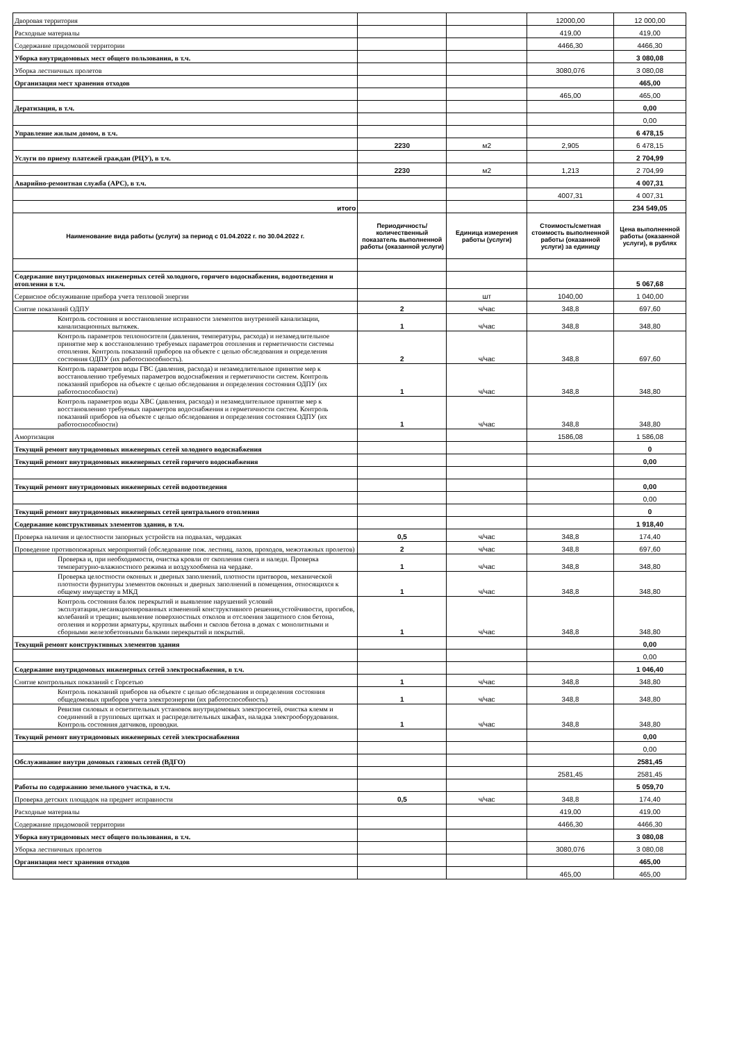| Дворовая территория | | | 12000,00 | 12 000,00 |
| Расходные материалы | | | 419,00 | 419,00 |
| Содержание придомовой территории | | | 4466,30 | 4466,30 |
| Уборка внутридомовых мест общего пользования, в т.ч. | | | | 3 080,08 |
| Уборка лестничных пролетов | | | 3080,076 | 3 080,08 |
| Организация мест хранения отходов | | | | 465,00 |
| | | | 465,00 | 465,00 |
| Дератизация, в т.ч. | | | | 0,00 |
| | | | | 0,00 |
| Управление жилым домом, в т.ч. | | | | 6 478,15 |
| | 2230 | м2 | 2,905 | 6 478,15 |
| Услуги по приему платежей граждан (РЦУ), в т.ч. | | | | 2 704,99 |
| | 2230 | м2 | 1,213 | 2 704,99 |
| Аварийно-ремонтная служба (АРС), в т.ч. | | | | 4 007,31 |
| | | | 4007,31 | 4 007,31 |
| итого | | | | 234 549,05 |
| Наименование вида работы (услуги) за период с 01.04.2022 г. по 30.04.2022 г. | Периодичность/ количественный показатель выполненной работы (оказанной услуги) | Единица измерения работы (услуги) | Стоимость/сметная стоимость выполненной работы (оказанной услуги) за единицу | Цена выполненной работы (оказанной услуги), в рублях |
| Содержание внутридомовых инженерных сетей холодного, горячего водоснабжения, водоотведения и отопления в т.ч. | | | | 5 067,68 |
| Сервисное обслуживание прибора учета тепловой энергии | | шт | 1040,00 | 1 040,00 |
| Снятие показаний ОДПУ | 2 | ч/час | 348,8 | 697,60 |
| Контроль состояния и восстановление исправности элементов внутренней канализации, канализационных вытяжек. | 1 | ч/час | 348,8 | 348,80 |
| Контроль параметров теплоносителя (давления, температуры, расхода) и незамедлительное принятие мер к восстановлению требуемых параметров отопления и герметичности системы отопления. Контроль показаний приборов на объекте с целью обследования и определения состояния ОДПУ (их работоспособность). | 2 | ч/час | 348,8 | 697,60 |
| Контроль параметров воды ГВС (давления, расхода) и незамедлительное принятие мер к восстановлению требуемых параметров водоснабжения и герметичности систем. Контроль показаний приборов на объекте с целью обследования и определения состояния ОДПУ (их работоспособности) | 1 | ч/час | 348,8 | 348,80 |
| Контроль параметров воды ХВС (давления, расхода) и незамедлительное принятие мер к восстановлению требуемых параметров водоснабжения и герметичности систем. Контроль показаний приборов на объекте с целью обследования и определения состояния ОДПУ (их работоспособности) | 1 | ч/час | 348,8 | 348,80 |
| Амортизация | | | 1586,08 | 1 586,08 |
| Текущий ремонт внутридомовых инженерных сетей холодного водоснабжения | | | | 0 |
| Текущий ремонт внутридомовых инженерных сетей горячего водоснабжения | | | | 0,00 |
| Текущий ремонт внутридомовых инженерных сетей водоотведения | | | | 0,00 |
| | | | | 0,00 |
| Текущий ремонт внутридомовых инженерных сетей центрального отопления | | | | 0 |
| Содержание конструктивных элементов здания, в т.ч. | | | | 1 918,40 |
| Проверка наличия и целостности запорных устройств на подвалах, чердаках | 0,5 | ч/час | 348,8 | 174,40 |
| Проведение противопожарных мероприятий (обследование пож. лестниц, лазов, проходов, межэтажных пролетов) | 2 | ч/час | 348,8 | 697,60 |
| Проверка и, при необходимости, очистка кровли от скопления снега и наледи. Проверка температурно-влажностного режима и воздухообмена на чердаке. | 1 | ч/час | 348,8 | 348,80 |
| Проверка целостности оконных и дверных заполнений, плотности притворов, механической плотности фурнитуры элементов оконных и дверных заполнений в помещения, относящихся к общему имуществу в МКД | 1 | ч/час | 348,8 | 348,80 |
| Контроль состояния балок перекрытий и выявление нарушений условий эксплуатации,несанкционированных изменений конструктивного решения,устойчивости, прогибов, колебаний и трещин; выявление поверхностных отколов и отслоения защитного слоя бетона, оголения и коррозии арматуры, крупных выбоин и сколов бетона в домах с монолитными и сборными железобетонными балками перекрытий и покрытий. | 1 | ч/час | 348,8 | 348,80 |
| Текущий ремонт конструктивных элементов здания | | | | 0,00 |
| | | | | 0,00 |
| Содержание внутридомовых инженерных сетей электроснабжения, в т.ч. | | | | 1 046,40 |
| Снятие контрольных показаний с Горсетью | 1 | ч/час | 348,8 | 348,80 |
| Контроль показаний приборов на объекте с целью обследования и определения состояния общедомовых приборов учета электроэнергии (их работоспособность) | 1 | ч/час | 348,8 | 348,80 |
| Ревизия силовых и осветительных установок внутридомовых электросетей, очистка клемм и соединений в групповых щитках и распределительных шкафах, наладка электрооборудования. Контроль состояния датчиков, проводки. | 1 | ч/час | 348,8 | 348,80 |
| Текущий ремонт внутридомовых инженерных сетей электроснабжения | | | | 0,00 |
| | | | | 0,00 |
| Обслуживание внутри домовых газовых сетей (ВДГО) | | | | 2581,45 |
| | | | 2581,45 | 2581,45 |
| Работы по содержанию земельного участка, в т.ч. | | | | 5 059,70 |
| Проверка детских площадок на предмет исправности | 0,5 | ч/час | 348,8 | 174,40 |
| Расходные материалы | | | 419,00 | 419,00 |
| Содержание придомовой территории | | | 4466,30 | 4466,30 |
| Уборка внутридомовых мест общего пользования, в т.ч. | | | | 3 080,08 |
| Уборка лестничных пролетов | | | 3080,076 | 3 080,08 |
| Организация мест хранения отходов | | | | 465,00 |
| | | | 465,00 | 465,00 |